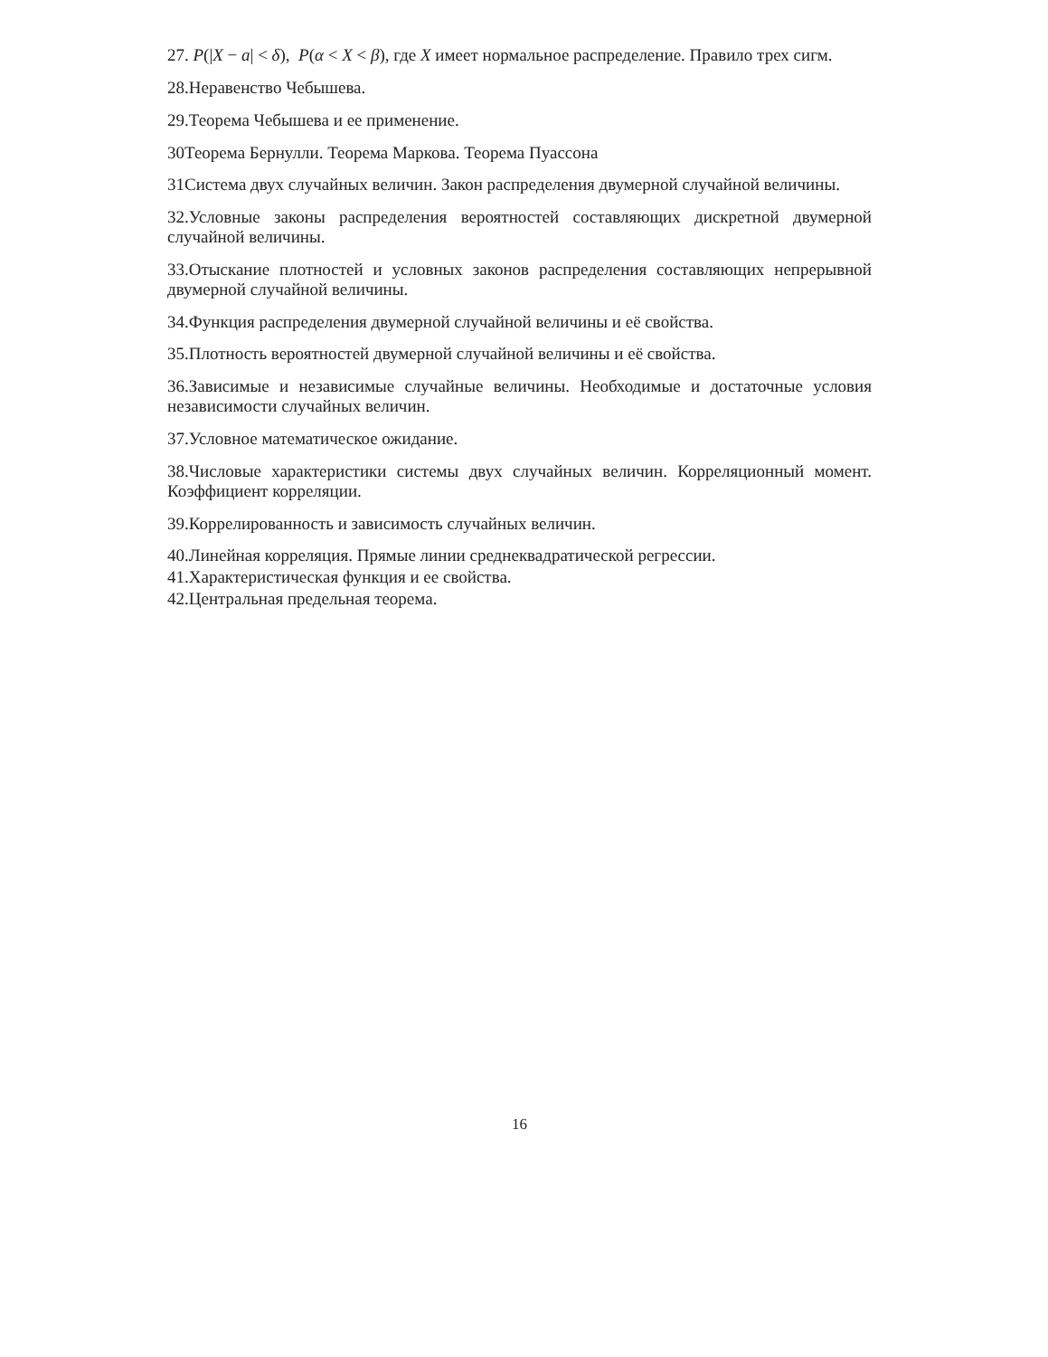27. P(|X − a| < δ), P(α < X < β), где X имеет нормальное распределение. Правило трех сигм.
28.Неравенство Чебышева.
29.Теорема Чебышева и ее применение.
30Теорема Бернулли. Теорема Маркова. Теорема Пуассона
31Система двух случайных величин. Закон распределения двумерной случайной величины.
32.Условные законы распределения вероятностей составляющих дискретной двумерной случайной величины.
33.Отыскание плотностей и условных законов распределения составляющих непрерывной двумерной случайной величины.
34.Функция распределения двумерной случайной величины и её свойства.
35.Плотность вероятностей двумерной случайной величины и её свойства.
36.Зависимые и независимые случайные величины. Необходимые и достаточные условия независимости случайных величин.
37.Условное математическое ожидание.
38.Числовые характеристики системы двух случайных величин. Корреляционный момент. Коэффициент корреляции.
39.Коррелированность и зависимость случайных величин.
40.Линейная корреляция. Прямые линии среднеквадратической регрессии.
41.Характеристическая функция и ее свойства.
42.Центральная предельная теорема.
16